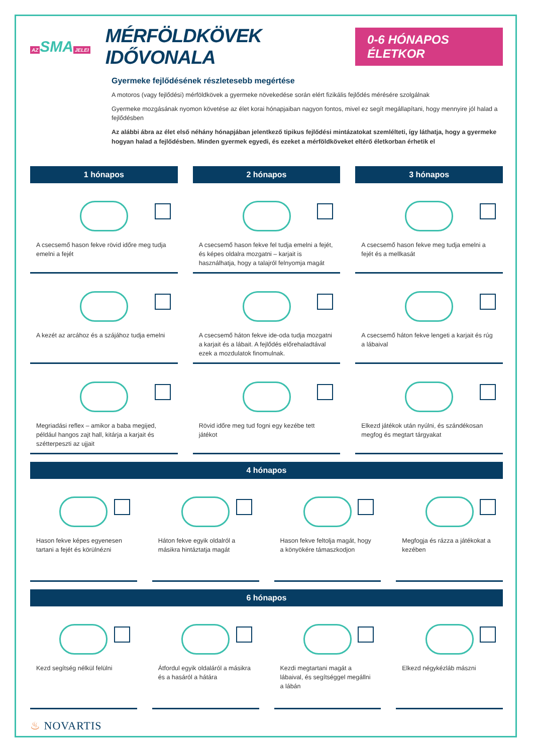AZ SMA JELEI
MÉRFÖLDKÖVEK IDŐVONALA
0-6 HÓNAPOS ÉLETKOR
Gyermeke fejlődésének részletesebb megértése
A motoros (vagy fejlődési) mérföldkövek a gyermeke növekedése során elért fizikális fejlődés mérésére szolgálnak
Gyermeke mozgásának nyomon követése az élet korai hónapjaiban nagyon fontos, mivel ez segít megállapítani, hogy mennyire jól halad a fejlődésben
Az alábbi ábra az élet első néhány hónapjában jelentkező tipikus fejlődési mintázatokat szemlélteti, így láthatja, hogy a gyermeke hogyan halad a fejlődésben. Minden gyermek egyedi, és ezeket a mérföldköveket eltérő életkorban érhetik el
1 hónapos
A csecsemő hason fekve rövid időre meg tudja emelni a fejét
A kezét az arcához és a szájához tudja emelni
Megriadási reflex – amikor a baba megijed, például hangos zajt hall, kitárja a karjait és szétterpeszti az ujjait
2 hónapos
A csecsemő hason fekve fel tudja emelni a fejét, és képes oldalra mozgatni – karjait is használhatja, hogy a talajról felnyomja magát
A csecsemő háton fekve ide-oda tudja mozgatni a karjait és a lábait. A fejlődés előrehaladtával ezek a mozdulatok finomulnak.
Rövid időre meg tud fogni egy kezébe tett játékot
3 hónapos
A csecsemő hason fekve meg tudja emelni a fejét és a mellkasát
A csecsemő háton fekve lengeti a karjait és rúg a lábaival
Elkezd játékok után nyúlni, és szándékosan megfog és megtart tárgyakat
4 hónapos
Hason fekve képes egyenesen tartani a fejét és körülnézni
Háton fekve egyik oldalról a másikra hintáztatja magát
Hason fekve feltolja magát, hogy a könyökére támaszkodjon
Megfogja és rázza a játékokat a kezében
6 hónapos
Kezd segítség nélkül felülni Átfordul egyik oldaláról a másikra és a hasáról a hátára
Kezdi megtartani magát a lábaival, és segítséggel megállni a lábán
Elkezd négykézláb mászni
♨ NOVARTIS